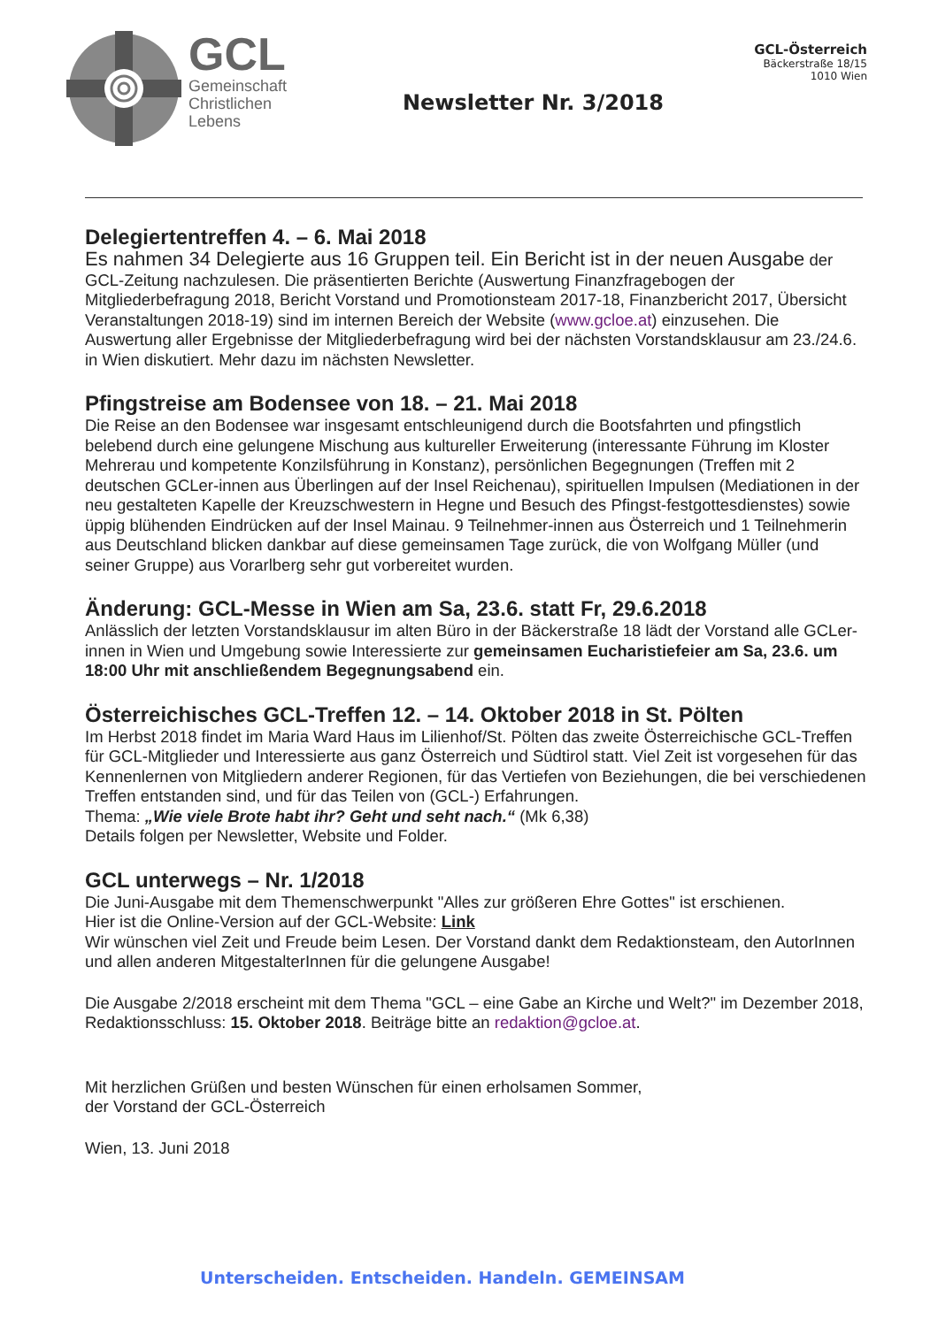GCL
Gemeinschaft
Christlichen
Lebens
Newsletter Nr. 3/2018
GCL-Österreich
Bäckerstraße 18/15
1010 Wien
Delegiertentreffen 4. – 6. Mai 2018
Es nahmen 34 Delegierte aus 16 Gruppen teil. Ein Bericht ist in der neuen Ausgabe der GCL-Zeitung nachzulesen. Die präsentierten Berichte (Auswertung Finanzfragebogen der Mitgliederbefragung 2018, Bericht Vorstand und Promotionsteam 2017-18, Finanzbericht 2017, Übersicht Veranstaltungen 2018-19) sind im internen Bereich der Website (www.gcloe.at) einzusehen. Die Auswertung aller Ergebnisse der Mitgliederbefragung wird bei der nächsten Vorstandsklausur am 23./24.6. in Wien diskutiert. Mehr dazu im nächsten Newsletter.
Pfingstreise am Bodensee von 18. – 21. Mai 2018
Die Reise an den Bodensee war insgesamt entschleunigend durch die Bootsfahrten und pfingstlich belebend durch eine gelungene Mischung aus kultureller Erweiterung (interessante Führung im Kloster Mehrerau und kompetente Konzilsführung in Konstanz), persönlichen Begegnungen (Treffen mit 2 deutschen GCLer-innen aus Überlingen auf der Insel Reichenau), spirituellen Impulsen (Mediationen in der neu gestalteten Kapelle der Kreuzschwestern in Hegne und Besuch des Pfingst-festgottesdienstes) sowie üppig blühenden Eindrücken auf der Insel Mainau. 9 Teilnehmer-innen aus Österreich und 1 Teilnehmerin aus Deutschland blicken dankbar auf diese gemeinsamen Tage zurück, die von Wolfgang Müller (und seiner Gruppe) aus Vorarlberg sehr gut vorbereitet wurden.
Änderung: GCL-Messe in Wien am Sa, 23.6. statt Fr, 29.6.2018
Anlässlich der letzten Vorstandsklausur im alten Büro in der Bäckerstraße 18 lädt der Vorstand alle GCLer-innen in Wien und Umgebung sowie Interessierte zur gemeinsamen Eucharistiefeier am Sa, 23.6. um 18:00 Uhr mit anschließendem Begegnungsabend ein.
Österreichisches GCL-Treffen 12. – 14. Oktober 2018 in St. Pölten
Im Herbst 2018 findet im Maria Ward Haus im Lilienhof/St. Pölten das zweite Österreichische GCL-Treffen für GCL-Mitglieder und Interessierte aus ganz Österreich und Südtirol statt. Viel Zeit ist vorgesehen für das Kennenlernen von Mitgliedern anderer Regionen, für das Vertiefen von Beziehungen, die bei verschiedenen Treffen entstanden sind, und für das Teilen von (GCL-) Erfahrungen.
Thema: „Wie viele Brote habt ihr? Geht und seht nach.“ (Mk 6,38)
Details folgen per Newsletter, Website und Folder.
GCL unterwegs – Nr. 1/2018
Die Juni-Ausgabe mit dem Themenschwerpunkt "Alles zur größeren Ehre Gottes" ist erschienen.
Hier ist die Online-Version auf der GCL-Website: Link
Wir wünschen viel Zeit und Freude beim Lesen. Der Vorstand dankt dem Redaktionsteam, den AutorInnen und allen anderen MitgestalterInnen für die gelungene Ausgabe!
Die Ausgabe 2/2018 erscheint mit dem Thema "GCL – eine Gabe an Kirche und Welt?" im Dezember 2018, Redaktionsschluss: 15. Oktober 2018. Beiträge bitte an redaktion@gcloe.at.
Mit herzlichen Grüßen und besten Wünschen für einen erholsamen Sommer,
der Vorstand der GCL-Österreich
Wien, 13. Juni 2018
Unterscheiden. Entscheiden. Handeln. GEMEINSAM